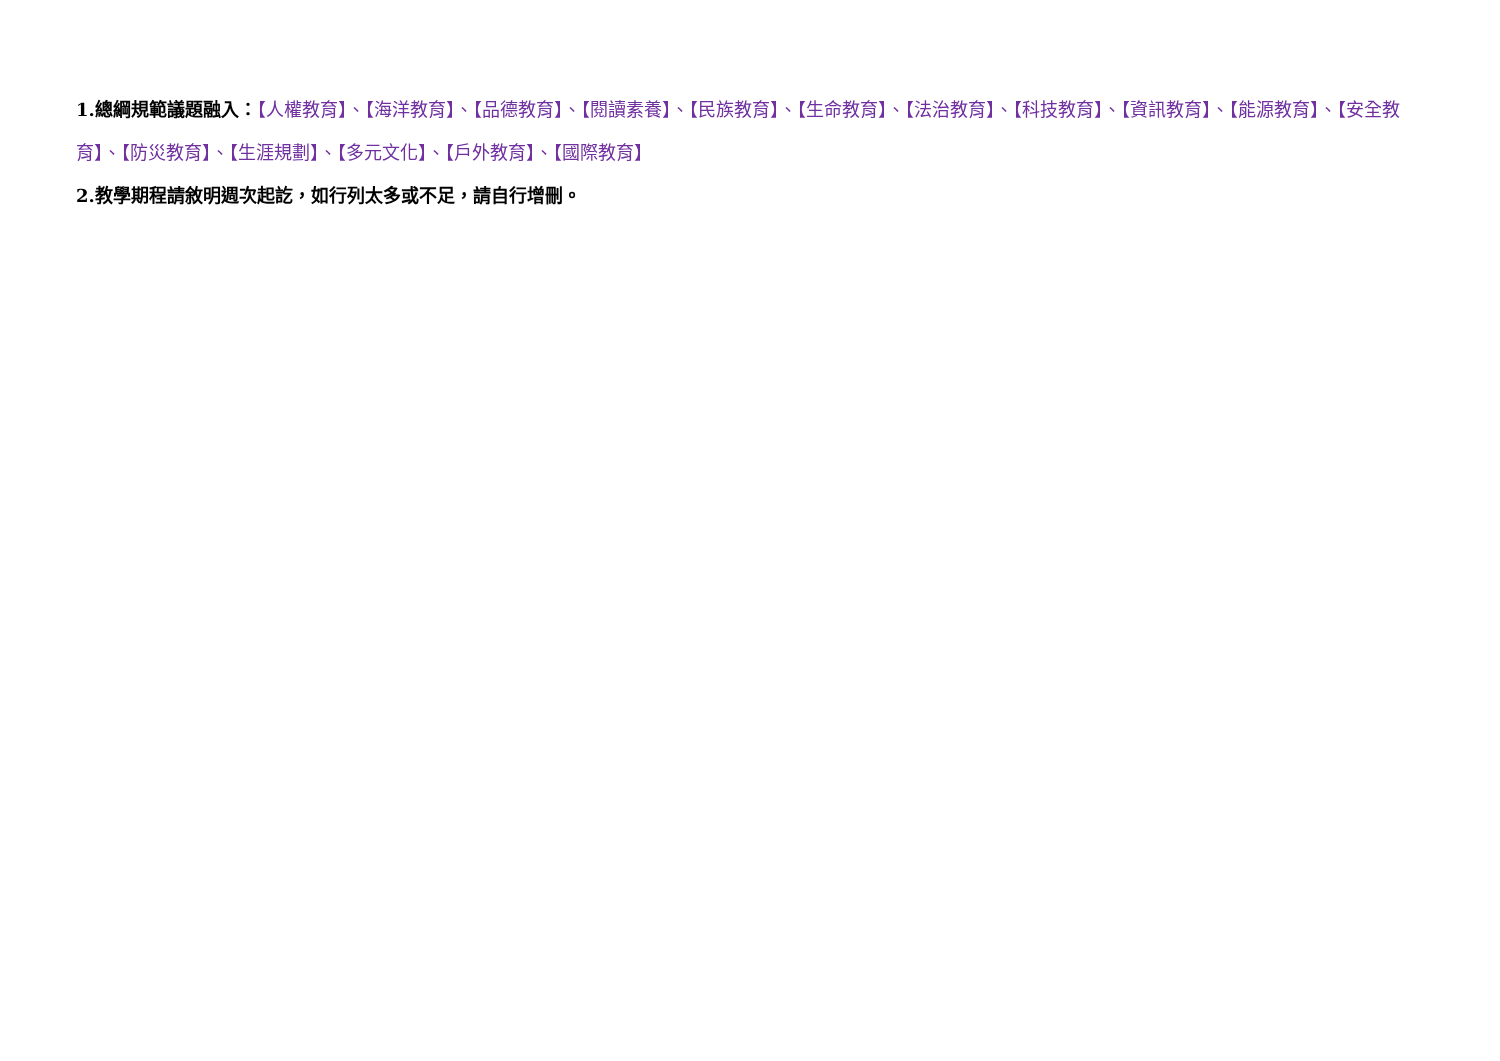1.總綱規範議題融入：【人權教育】、【海洋教育】、【品德教育】、【閱讀素養】、【民族教育】、【生命教育】、【法治教育】、【科技教育】、【資訊教育】、【能源教育】、【安全教育】、【防災教育】、【生涯規劃】、【多元文化】、【戶外教育】、【國際教育】
2.教學期程請敘明週次起訖，如行列太多或不足，請自行增刪。